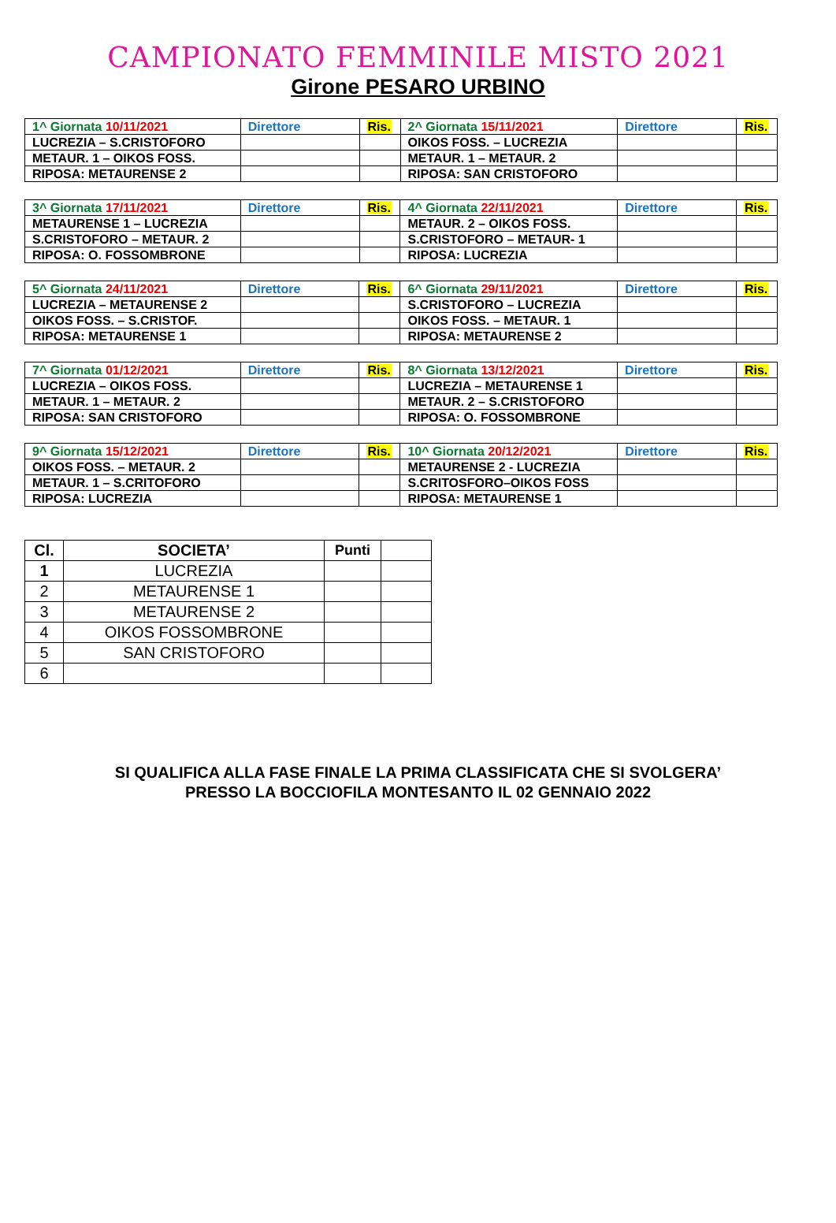CAMPIONATO FEMMINILE MISTO 2021
Girone PESARO URBINO
| 1^ Giornata 10/11/2021 | Direttore | Ris. | 2^ Giornata 15/11/2021 | Direttore | Ris. |
| LUCREZIA – S.CRISTOFORO | | | OIKOS FOSS. – LUCREZIA | | |
| METAUR. 1 – OIKOS FOSS. | | | METAUR. 1 – METAUR. 2 | | |
| RIPOSA: METAURENSE 2 | | | RIPOSA: SAN CRISTOFORO | | |
| 3^ Giornata 17/11/2021 | Direttore | Ris. | 4^ Giornata 22/11/2021 | Direttore | Ris. |
| METAURENSE 1 – LUCREZIA | | | METAUR. 2 – OIKOS FOSS. | | |
| S.CRISTOFORO – METAUR. 2 | | | S.CRISTOFORO – METAUR- 1 | | |
| RIPOSA: O. FOSSOMBRONE | | | RIPOSA: LUCREZIA | | |
| 5^ Giornata 24/11/2021 | Direttore | Ris. | 6^ Giornata 29/11/2021 | Direttore | Ris. |
| LUCREZIA – METAURENSE 2 | | | S.CRISTOFORO – LUCREZIA | | |
| OIKOS FOSS. – S.CRISTOF. | | | OIKOS FOSS. – METAUR. 1 | | |
| RIPOSA: METAURENSE 1 | | | RIPOSA: METAURENSE 2 | | |
| 7^ Giornata 01/12/2021 | Direttore | Ris. | 8^ Giornata 13/12/2021 | Direttore | Ris. |
| LUCREZIA – OIKOS FOSS. | | | LUCREZIA – METAURENSE 1 | | |
| METAUR. 1 – METAUR. 2 | | | METAUR. 2 – S.CRISTOFORO | | |
| RIPOSA: SAN CRISTOFORO | | | RIPOSA: O. FOSSOMBRONE | | |
| 9^ Giornata 15/12/2021 | Direttore | Ris. | 10^ Giornata 20/12/2021 | Direttore | Ris. |
| OIKOS FOSS. – METAUR. 2 | | | METAURENSE 2 - LUCREZIA | | |
| METAUR. 1 – S.CRITOFORO | | | S.CRITOSFORO–OIKOS FOSS | | |
| RIPOSA: LUCREZIA | | | RIPOSA: METAURENSE 1 | | |
| Cl. | SOCIETA’ | Punti | |
| --- | --- | --- | --- |
| 1 | LUCREZIA | | |
| 2 | METAURENSE 1 | | |
| 3 | METAURENSE 2 | | |
| 4 | OIKOS FOSSOMBRONE | | |
| 5 | SAN CRISTOFORO | | |
| 6 | | | |
SI QUALIFICA ALLA FASE FINALE LA PRIMA CLASSIFICATA CHE SI SVOLGERA’
PRESSO LA BOCCIOFILA MONTESANTO IL 02 GENNAIO 2022